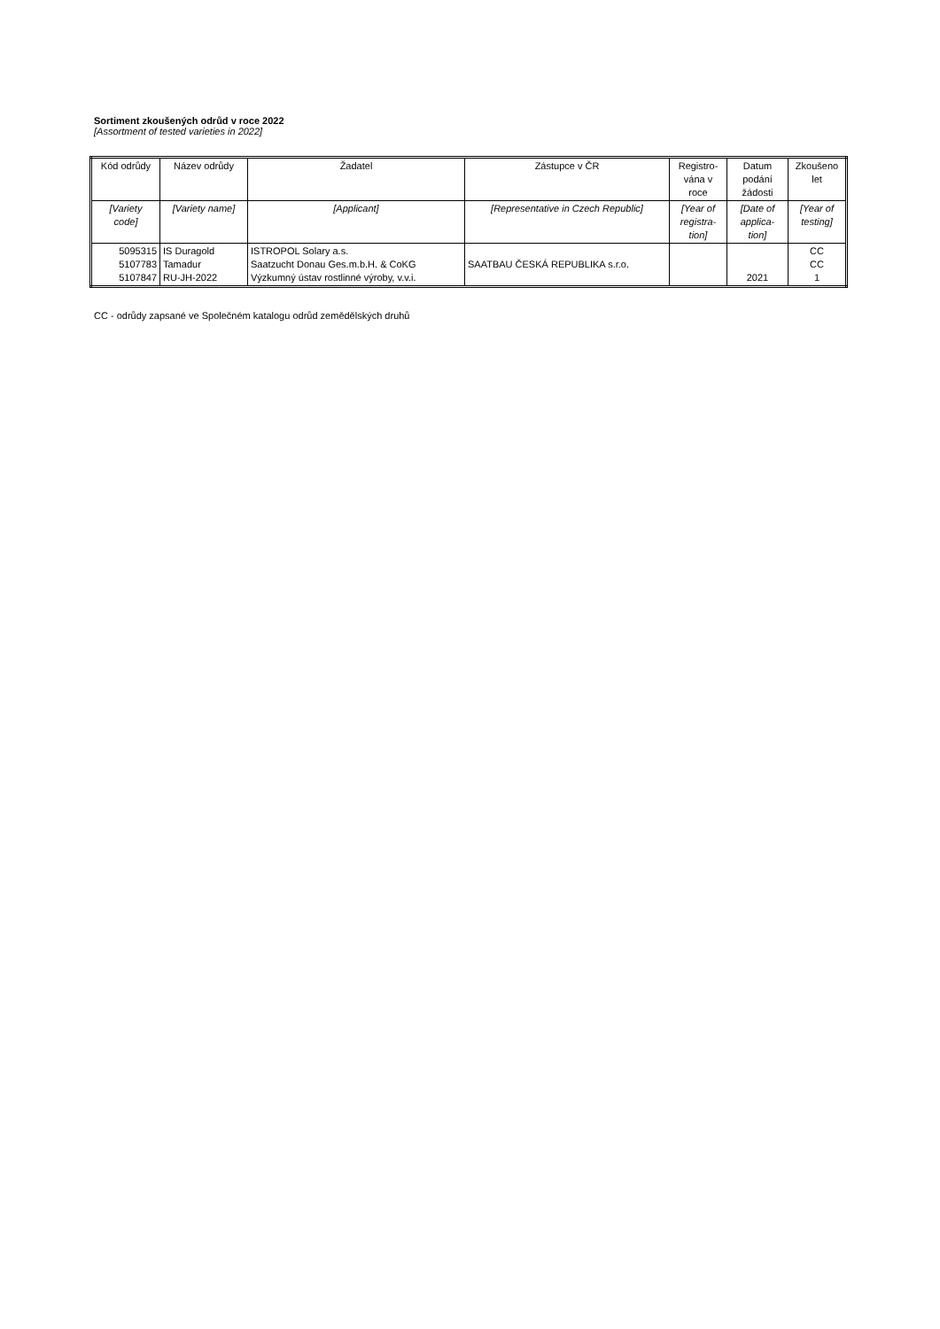Sortiment zkoušených odrůd v roce 2022
[Assortment of tested varieties in 2022]
| Kód odrůdy | Název odrůdy | Žadatel | Zástupce v ČR | Registro- vána v roce | Datum podání žádosti | Zkoušeno let |
| --- | --- | --- | --- | --- | --- | --- |
| [Variety code] | [Variety name] | [Applicant] | [Representative in Czech Republic] | [Year of registra- tion] | [Date of applica- tion] | [Year of testing] |
| 5095315 5107783 5107847 | IS Duragold Tamadur RU-JH-2022 | ISTROPOL Solary a.s. Saatzucht Donau Ges.m.b.H. & CoKG Výzkumný ústav rostlinné výroby, v.v.i. | SAATBAU ČESKÁ REPUBLIKA s.r.o. | | 2021 | CC CC 1 |
CC - odrůdy zapsané ve Společném katalogu odrůd zemědělských druhů